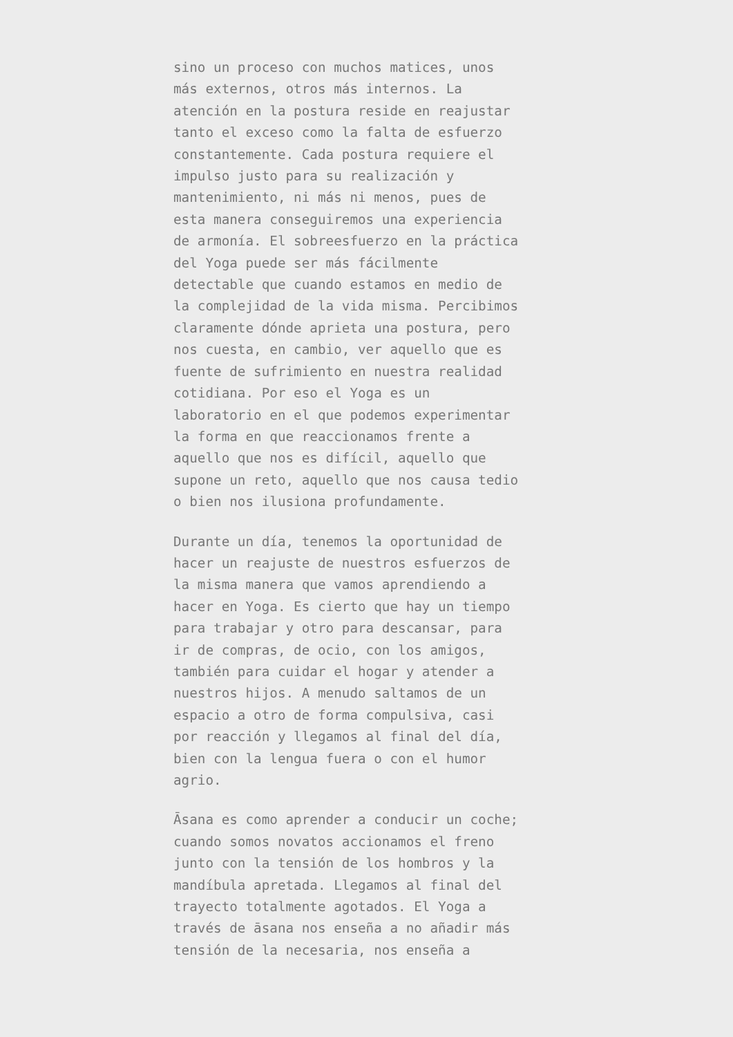sino un proceso con muchos matices, unos más externos, otros más internos. La atención en la postura reside en reajustar tanto el exceso como la falta de esfuerzo constantemente. Cada postura requiere el impulso justo para su realización y mantenimiento, ni más ni menos, pues de esta manera conseguiremos una experiencia de armonía. El sobreesfuerzo en la práctica del Yoga puede ser más fácilmente detectable que cuando estamos en medio de la complejidad de la vida misma. Percibimos claramente dónde aprieta una postura, pero nos cuesta, en cambio, ver aquello que es fuente de sufrimiento en nuestra realidad cotidiana. Por eso el Yoga es un laboratorio en el que podemos experimentar la forma en que reaccionamos frente a aquello que nos es difícil, aquello que supone un reto, aquello que nos causa tedio o bien nos ilusiona profundamente.
Durante un día, tenemos la oportunidad de hacer un reajuste de nuestros esfuerzos de la misma manera que vamos aprendiendo a hacer en Yoga. Es cierto que hay un tiempo para trabajar y otro para descansar, para ir de compras, de ocio, con los amigos, también para cuidar el hogar y atender a nuestros hijos. A menudo saltamos de un espacio a otro de forma compulsiva, casi por reacción y llegamos al final del día, bien con la lengua fuera o con el humor agrio.
Āsana es como aprender a conducir un coche; cuando somos novatos accionamos el freno junto con la tensión de los hombros y la mandíbula apretada. Llegamos al final del trayecto totalmente agotados. El Yoga a través de āsana nos enseña a no añadir más tensión de la necesaria, nos enseña a